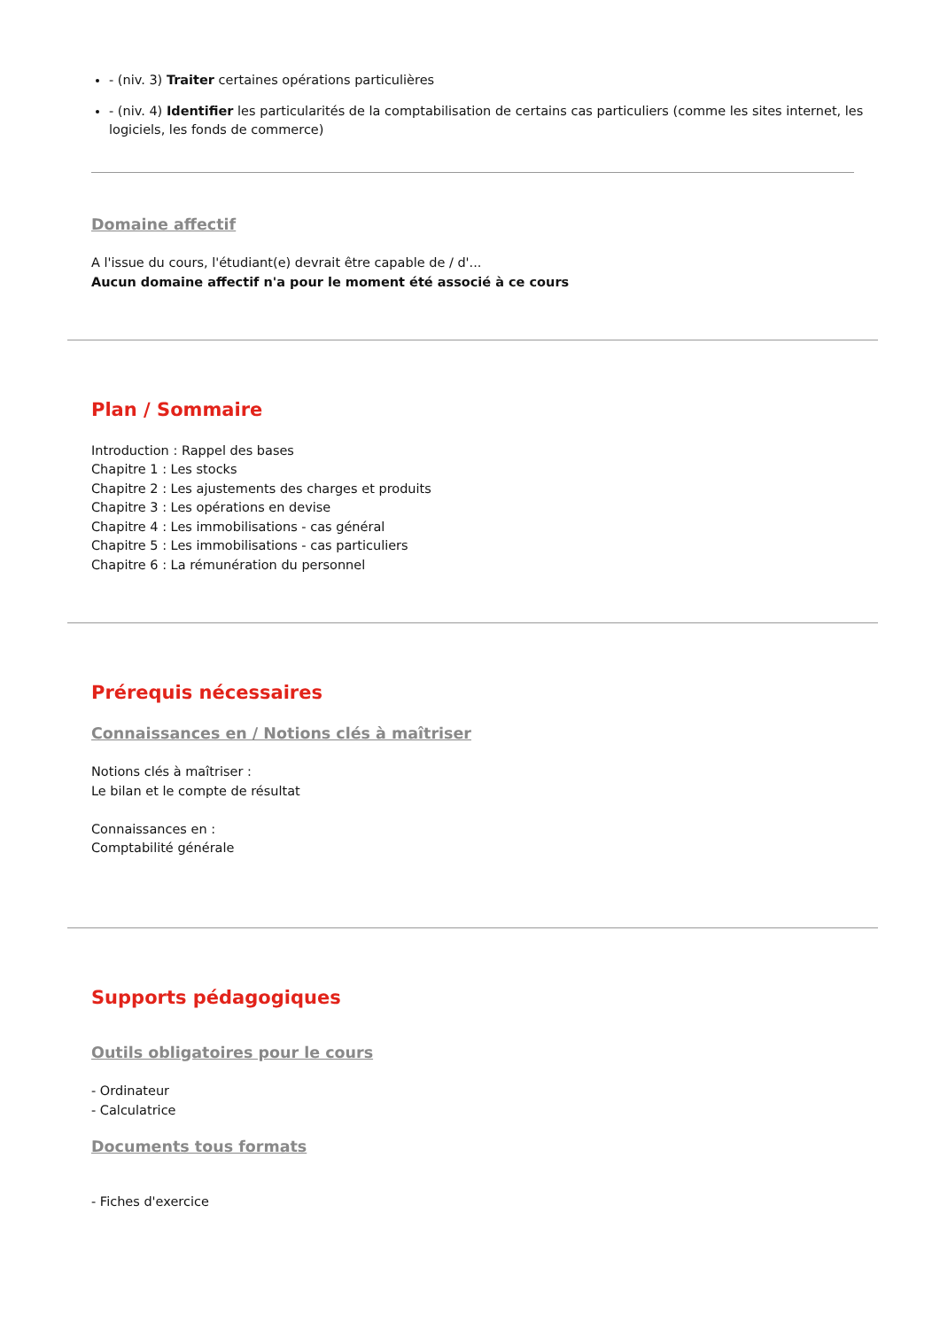- (niv. 3) Traiter certaines opérations particulières
- (niv. 4) Identifier les particularités de la comptabilisation de certains cas particuliers (comme les sites internet, les logiciels, les fonds de commerce)
Domaine affectif
A l'issue du cours, l'étudiant(e) devrait être capable de / d'...
Aucun domaine affectif n'a pour le moment été associé à ce cours
Plan / Sommaire
Introduction : Rappel des bases
Chapitre 1 : Les stocks
Chapitre 2 : Les ajustements des charges et produits
Chapitre 3 : Les opérations en devise
Chapitre 4 : Les immobilisations - cas général
Chapitre 5 : Les immobilisations - cas particuliers
Chapitre 6 : La rémunération du personnel
Prérequis nécessaires
Connaissances en / Notions clés à maîtriser
Notions clés à maîtriser :
Le bilan et le compte de résultat
Connaissances en :
Comptabilité générale
Supports pédagogiques
Outils obligatoires pour le cours
- Ordinateur
- Calculatrice
Documents tous formats
- Fiches d'exercice